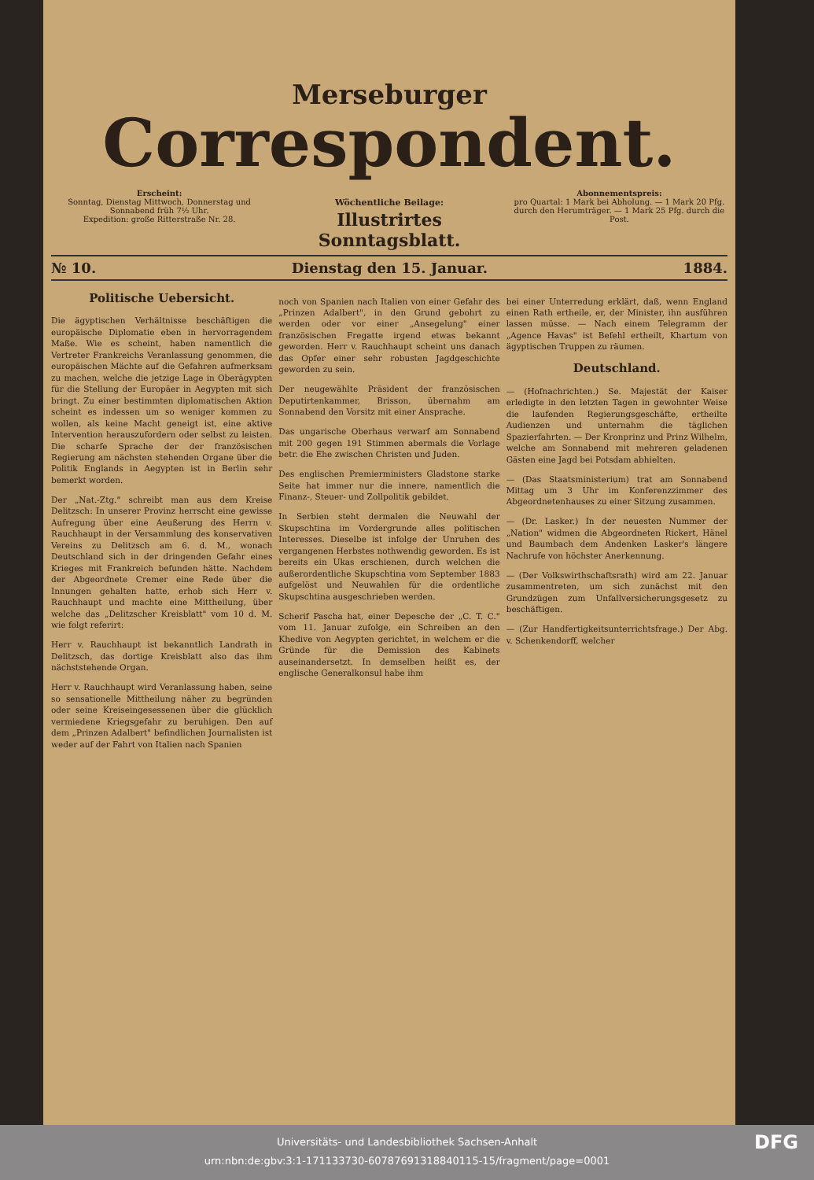Merseburger
Correspondent.
Erscheint:
Sonntag, Dienstag Mittwoch, Donnerstag und Sonnabend früh 7½ Uhr.
Expedition: große Ritterstraße Nr. 28.
Wöchentliche Beilage:
Illustrirtes Sonntagsblatt.
Abonnementspreis:
pro Quartal: 1 Mark bei Abholung. — 1 Mark 20 Pfg. durch den Herumträger. — 1 Mark 25 Pfg. durch die Post.
№ 10. Dienstag den 15. Januar. 1884.
Politische Uebersicht.
Die ägyptischen Verhältnisse beschäftigen die europäische Diplomatie eben in hervorragendem Maße. Wie es scheint, haben namentlich die Vertreter Frankreichs Veranlassung genommen, die europäischen Mächte auf die Gefahren aufmerksam zu machen, welche die jetzige Lage in Oberägypten für die Stellung der Europäer in Aegypten mit sich bringt. Zu einer bestimmten diplomatischen Aktion scheint es indessen um so weniger kommen zu wollen, als keine Macht geneigt ist, eine aktive Intervention herauszufordern oder selbst zu leisten. Die scharfe Sprache der der französischen Regierung am nächsten stehenden Organe über die Politik Englands in Aegypten ist in Berlin sehr bemerkt worden.
Der „Nat.-Ztg." schreibt man aus dem Kreise Delitzsch: In unserer Provinz herrscht eine gewisse Aufregung über eine Aeußerung des Herrn v. Rauchhaupt in der Versammlung des konservativen Vereins zu Delitzsch am 6. d. M., wonach Deutschland sich in der dringenden Gefahr eines Krieges mit Frankreich befunden hätte. Nachdem der Abgeordnete Cremer eine Rede über die Innungen gehalten hatte, erhob sich Herr v. Rauchhaupt und machte eine Mittheilung, über welche das „Delitzscher Kreisblatt" vom 10 d. M. wie folgt referirt:
Herr v. Rauchhaupt ist bekanntlich Landrath in Delitzsch, das dortige Kreisblatt also das ihm nächststehende Organ.
Herr v. Rauchhaupt wird Veranlassung haben, seine so sensationelle Mittheilung näher zu begründen oder seine Kreiseingesessenen über die glücklich vermiedene Kriegsgefahr zu beruhigen. Den auf dem „Prinzen Adalbert" befindlichen Journalisten ist weder auf der Fahrt von Italien nach Spanien
noch von Spanien nach Italien von einer Gefahr des „Prinzen Adalbert", in den Grund gebohrt zu werden oder vor einer „Ansegelung" einer französischen Fregatte irgend etwas bekannt geworden. Herr v. Rauchhaupt scheint uns danach das Opfer einer sehr robusten Jagdgeschichte geworden zu sein.
Der neugewählte Präsident der französischen Deputirtenkammer, Brisson, übernahm am Sonnabend den Vorsitz mit einer Ansprache.
Das ungarische Oberhaus verwarf am Sonnabend mit 200 gegen 191 Stimmen abermals die Vorlage betr. die Ehe zwischen Christen und Juden.
Des englischen Premierministers Gladstone starke Seite hat immer nur die innere, namentlich die Finanz-, Steuer- und Zollpolitik gebildet.
In Serbien steht dermalen die Neuwahl der Skupschtina im Vordergrunde alles politischen Interesses. Dieselbe ist infolge der Unruhen des vergangenen Herbstes nothwendig geworden. Es ist bereits ein Ukas erschienen, durch welchen die außerordentliche Skupschtina vom September 1883 aufgelöst und Neuwahlen für die ordentliche Skupschtina ausgeschrieben werden.
Scherif Pascha hat, einer Depesche der „C. T. C." vom 11. Januar zufolge, ein Schreiben an den Khedive von Aegypten gerichtet, in welchem er die Gründe für die Demission des Kabinets auseinandersetzt. In demselben heißt es, der englische Generalkonsul habe ihm
bei einer Unterredung erklärt, daß, wenn England einen Rath ertheile, er, der Minister, ihn ausführen lassen müsse. — Nach einem Telegramm der „Agence Havas" ist Befehl ertheilt, Khartum von ägyptischen Truppen zu räumen.
Deutschland.
— (Hofnachrichten.) Se. Majestät der Kaiser erledigte in den letzten Tagen in gewohnter Weise die laufenden Regierungsgeschäfte, ertheilte Audienzen und unternahm die täglichen Spazierfahrten. — Der Kronprinz und Prinz Wilhelm, welche am Sonnabend mit mehreren geladenen Gästen eine Jagd bei Potsdam abhielten.
— (Das Staatsministerium) trat am Sonnabend Mittag um 3 Uhr im Konferenzzimmer des Abgeordnetenhauses zu einer Sitzung zusammen.
— (Dr. Lasker.) In der neuesten Nummer der „Nation" widmen die Abgeordneten Rickert, Hänel und Baumbach dem Andenken Lasker's längere Nachrufe von höchster Anerkennung.
— (Der Volkswirthschaftsrath) wird am 22. Januar zusammentreten, um sich zunächst mit den Grundzügen zum Unfallversicherungsgesetz zu beschäftigen.
— (Zur Handfertigkeitsunterrichtsfrage.) Der Abg. v. Schenkendorff, welcher
Universitäts- und Landesbibliothek Sachsen-Anhalt
urn:nbn:de:gbv:3:1-171133730-60787691318840115-15/fragment/page=0001 DFG